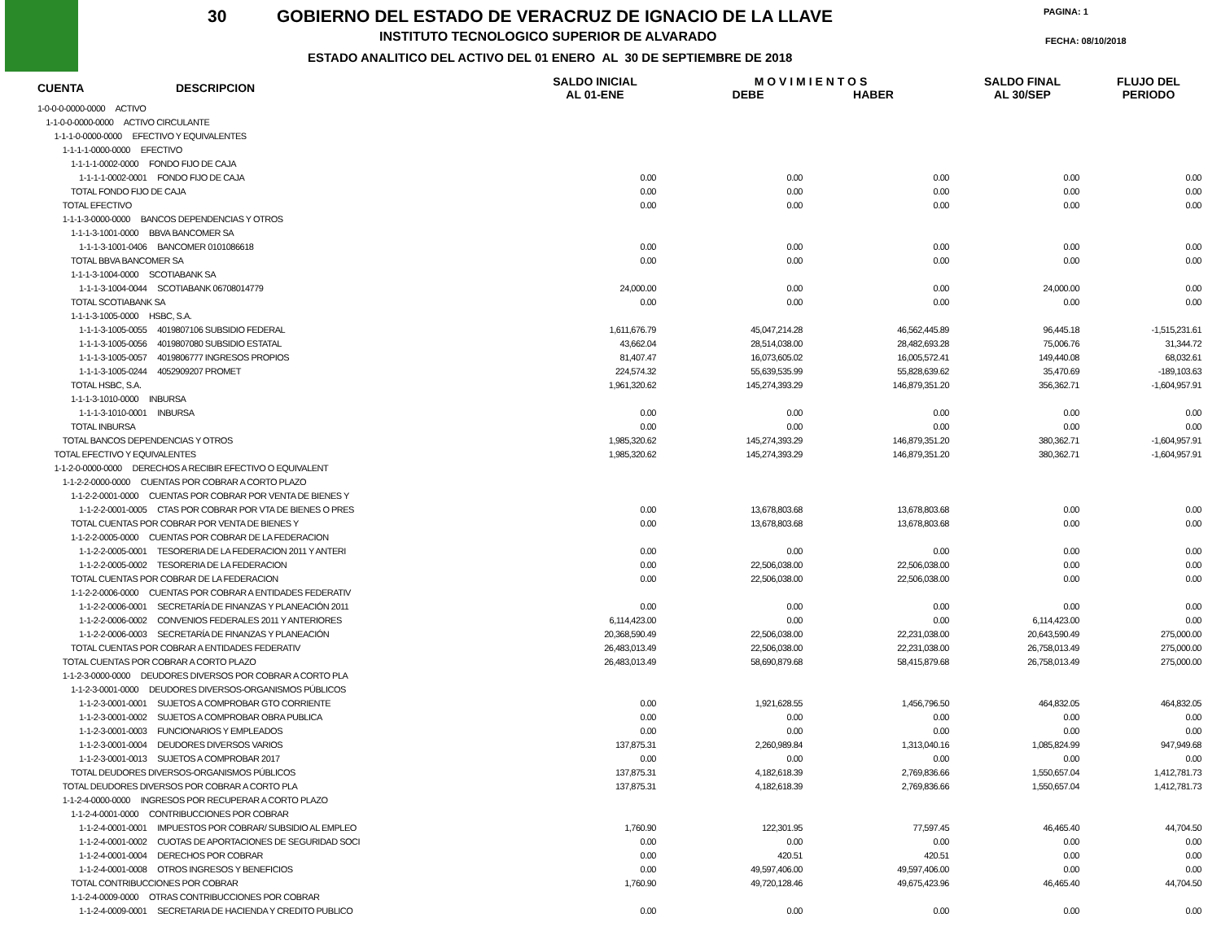30
GOBIERNO DEL ESTADO DE VERACRUZ DE IGNACIO DE LA LLAVE
INSTITUTO TECNOLOGICO SUPERIOR DE ALVARADO
ESTADO ANALITICO DEL ACTIVO DEL 01 ENERO AL 30 DE SEPTIEMBRE DE 2018
PAGINA: 1
FECHA: 08/10/2018
| CUENTA | DESCRIPCION | SALDO INICIAL AL 01-ENE | M O V I M I E N T O S DEBE HABER | | SALDO FINAL AL 30/SEP | FLUJO DEL PERIODO |
| --- | --- | --- | --- | --- | --- | --- |
| 1-0-0-0-0000-0000 ACTIVO | | | | | | |
| 1-1-0-0-0000-0000 ACTIVO CIRCULANTE | | | | | | |
| 1-1-1-0-0000-0000 EFECTIVO Y EQUIVALENTES | | | | | | |
| 1-1-1-1-0000-0000 EFECTIVO | | | | | | |
| 1-1-1-1-0002-0000 FONDO FIJO DE CAJA | | | | | | |
| 1-1-1-1-0002-0001 FONDO FIJO DE CAJA | | 0.00 | 0.00 | 0.00 | 0.00 | 0.00 |
| TOTAL FONDO FIJO DE CAJA | | 0.00 | 0.00 | 0.00 | 0.00 | 0.00 |
| TOTAL EFECTIVO | | 0.00 | 0.00 | 0.00 | 0.00 | 0.00 |
| 1-1-1-3-0000-0000 BANCOS DEPENDENCIAS Y OTROS | | | | | | |
| 1-1-1-3-1001-0000 BBVA BANCOMER SA | | | | | | |
| 1-1-1-3-1001-0406 BANCOMER 0101086618 | | 0.00 | 0.00 | 0.00 | 0.00 | 0.00 |
| TOTAL BBVA BANCOMER SA | | 0.00 | 0.00 | 0.00 | 0.00 | 0.00 |
| 1-1-1-3-1004-0000 SCOTIABANK SA | | | | | | |
| 1-1-1-3-1004-0044 SCOTIABANK 06708014779 | | 24,000.00 | 0.00 | 0.00 | 24,000.00 | 0.00 |
| TOTAL SCOTIABANK SA | | 0.00 | 0.00 | 0.00 | 0.00 | 0.00 |
| 1-1-1-3-1005-0000 HSBC, S.A. | | | | | | |
| 1-1-1-3-1005-0055 4019807106 SUBSIDIO FEDERAL | | 1,611,676.79 | 45,047,214.28 | 46,562,445.89 | 96,445.18 | -1,515,231.61 |
| 1-1-1-3-1005-0056 4019807080 SUBSIDIO ESTATAL | | 43,662.04 | 28,514,038.00 | 28,482,693.28 | 75,006.76 | 31,344.72 |
| 1-1-1-3-1005-0057 4019806777 INGRESOS PROPIOS | | 81,407.47 | 16,073,605.02 | 16,005,572.41 | 149,440.08 | 68,032.61 |
| 1-1-1-3-1005-0244 4052909207 PROMET | | 224,574.32 | 55,639,535.99 | 55,828,639.62 | 35,470.69 | -189,103.63 |
| TOTAL HSBC, S.A. | | 1,961,320.62 | 145,274,393.29 | 146,879,351.20 | 356,362.71 | -1,604,957.91 |
| 1-1-1-3-1010-0000 INBURSA | | | | | | |
| 1-1-1-3-1010-0001 INBURSA | | 0.00 | 0.00 | 0.00 | 0.00 | 0.00 |
| TOTAL INBURSA | | 0.00 | 0.00 | 0.00 | 0.00 | 0.00 |
| TOTAL BANCOS DEPENDENCIAS Y OTROS | | 1,985,320.62 | 145,274,393.29 | 146,879,351.20 | 380,362.71 | -1,604,957.91 |
| TOTAL EFECTIVO Y EQUIVALENTES | | 1,985,320.62 | 145,274,393.29 | 146,879,351.20 | 380,362.71 | -1,604,957.91 |
| 1-1-2-0-0000-0000 DERECHOS A RECIBIR EFECTIVO O EQUIVALENT | | | | | | |
| 1-1-2-2-0000-0000 CUENTAS POR COBRAR A CORTO PLAZO | | | | | | |
| 1-1-2-2-0001-0000 CUENTAS POR COBRAR POR VENTA DE BIENES Y | | | | | | |
| 1-1-2-2-0001-0005 CTAS POR COBRAR POR VTA DE BIENES O PRES | | 0.00 | 13,678,803.68 | 13,678,803.68 | 0.00 | 0.00 |
| TOTAL CUENTAS POR COBRAR POR VENTA DE BIENES Y | | 0.00 | 13,678,803.68 | 13,678,803.68 | 0.00 | 0.00 |
| 1-1-2-2-0005-0000 CUENTAS POR COBRAR DE LA FEDERACION | | | | | | |
| 1-1-2-2-0005-0001 TESORERIA DE LA FEDERACION 2011 Y ANTERI | | 0.00 | 0.00 | 0.00 | 0.00 | 0.00 |
| 1-1-2-2-0005-0002 TESORERIA DE LA FEDERACION | | 0.00 | 22,506,038.00 | 22,506,038.00 | 0.00 | 0.00 |
| TOTAL CUENTAS POR COBRAR DE LA FEDERACION | | 0.00 | 22,506,038.00 | 22,506,038.00 | 0.00 | 0.00 |
| 1-1-2-2-0006-0000 CUENTAS POR COBRAR A ENTIDADES FEDERATIV | | | | | | |
| 1-1-2-2-0006-0001 SECRETARÍA DE FINANZAS Y PLANEACIÓN 2011 | | 0.00 | 0.00 | 0.00 | 0.00 | 0.00 |
| 1-1-2-2-0006-0002 CONVENIOS FEDERALES 2011 Y ANTERIORES | | 6,114,423.00 | 0.00 | 0.00 | 6,114,423.00 | 0.00 |
| 1-1-2-2-0006-0003 SECRETARÍA DE FINANZAS Y PLANEACIÓN | | 20,368,590.49 | 22,506,038.00 | 22,231,038.00 | 20,643,590.49 | 275,000.00 |
| TOTAL CUENTAS POR COBRAR A ENTIDADES FEDERATIV | | 26,483,013.49 | 22,506,038.00 | 22,231,038.00 | 26,758,013.49 | 275,000.00 |
| TOTAL CUENTAS POR COBRAR A CORTO PLAZO | | 26,483,013.49 | 58,690,879.68 | 58,415,879.68 | 26,758,013.49 | 275,000.00 |
| 1-1-2-3-0000-0000 DEUDORES DIVERSOS POR COBRAR A CORTO PLA | | | | | | |
| 1-1-2-3-0001-0000 DEUDORES DIVERSOS-ORGANISMOS PÚBLICOS | | | | | | |
| 1-1-2-3-0001-0001 SUJETOS A COMPROBAR GTO CORRIENTE | | 0.00 | 1,921,628.55 | 1,456,796.50 | 464,832.05 | 464,832.05 |
| 1-1-2-3-0001-0002 SUJETOS A COMPROBAR OBRA PUBLICA | | 0.00 | 0.00 | 0.00 | 0.00 | 0.00 |
| 1-1-2-3-0001-0003 FUNCIONARIOS Y EMPLEADOS | | 0.00 | 0.00 | 0.00 | 0.00 | 0.00 |
| 1-1-2-3-0001-0004 DEUDORES DIVERSOS VARIOS | | 137,875.31 | 2,260,989.84 | 1,313,040.16 | 1,085,824.99 | 947,949.68 |
| 1-1-2-3-0001-0013 SUJETOS A COMPROBAR 2017 | | 0.00 | 0.00 | 0.00 | 0.00 | 0.00 |
| TOTAL DEUDORES DIVERSOS-ORGANISMOS PÚBLICOS | | 137,875.31 | 4,182,618.39 | 2,769,836.66 | 1,550,657.04 | 1,412,781.73 |
| TOTAL DEUDORES DIVERSOS POR COBRAR A CORTO PLA | | 137,875.31 | 4,182,618.39 | 2,769,836.66 | 1,550,657.04 | 1,412,781.73 |
| 1-1-2-4-0000-0000 INGRESOS POR RECUPERAR A CORTO PLAZO | | | | | | |
| 1-1-2-4-0001-0000 CONTRIBUCCIONES POR COBRAR | | | | | | |
| 1-1-2-4-0001-0001 IMPUESTOS POR COBRAR/ SUBSIDIO AL EMPLEO | | 1,760.90 | 122,301.95 | 77,597.45 | 46,465.40 | 44,704.50 |
| 1-1-2-4-0001-0002 CUOTAS DE APORTACIONES DE SEGURIDAD SOCI | | 0.00 | 0.00 | 0.00 | 0.00 | 0.00 |
| 1-1-2-4-0001-0004 DERECHOS POR COBRAR | | 0.00 | 420.51 | 420.51 | 0.00 | 0.00 |
| 1-1-2-4-0001-0008 OTROS INGRESOS Y BENEFICIOS | | 0.00 | 49,597,406.00 | 49,597,406.00 | 0.00 | 0.00 |
| TOTAL CONTRIBUCCIONES POR COBRAR | | 1,760.90 | 49,720,128.46 | 49,675,423.96 | 46,465.40 | 44,704.50 |
| 1-1-2-4-0009-0000 OTRAS CONTRIBUCCIONES POR COBRAR | | | | | | |
| 1-1-2-4-0009-0001 SECRETARIA DE HACIENDA Y CREDITO PUBLICO | | 0.00 | 0.00 | 0.00 | 0.00 | 0.00 |